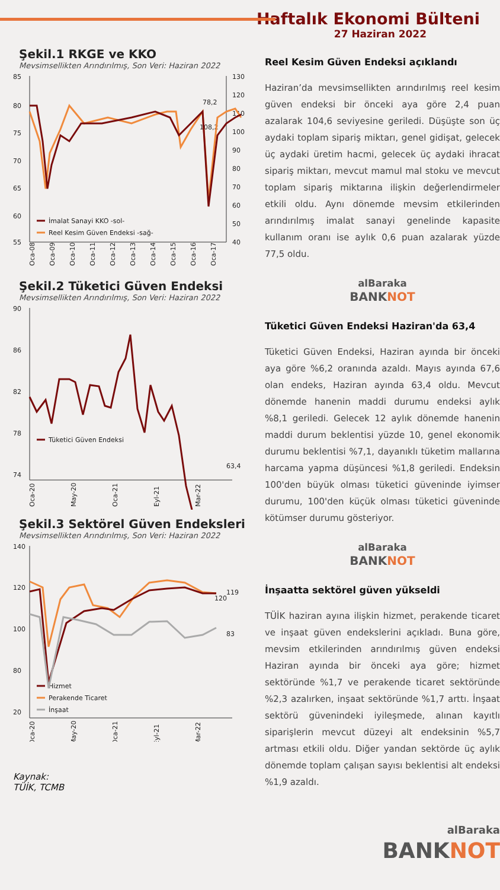Haftalık Ekonomi Bülteni
27 Haziran 2022
Şekil.1 RKGE ve KKO
Mevsimsellikten Arındırılmış, Son Veri: Haziran 2022
85
80
75
70
65
60
55
130
120
110
100
90
80
70
60
50
40
78,2
108,2
İmalat Sanayi KKO -sol-
Reel Kesim Güven Endeksi -sağ-
Oca-08
Oca-09
Oca-10
Oca-11
Oca-12
Oca-13
Oca-14
Oca-15
Oca-16
Oca-17
Şekil.2 Tüketici Güven Endeksi
Mevsimsellikten Arındırılmış, Son Veri: Haziran 2022
90
86
82
78
74
63,4
Tüketici Güven Endeksi
Oca-20
May-20
Oca-21
Eyl-21
Mar-22
Şekil.3 Sektörel Güven Endeksleri
Mevsimsellikten Arındırılmış, Son Veri: Haziran 2022
140
120
100
80
20
119
120
83
Hizmet
Perakende Ticaret
İnşaat
Oca-20
May-20
Oca-21
Eyl-21
Mar-22
Kaynak:
TÜİK, TCMB
Reel Kesim Güven Endeksi açıklandı
Haziran’da mevsimsellikten arındırılmış reel kesim güven endeksi bir önceki aya göre 2,4 puan azalarak 104,6 seviyesine geriledi. Düşüşte son üç aydaki toplam sipariş miktarı, genel gidişat, gelecek üç aydaki üretim hacmi, gelecek üç aydaki ihracat sipariş miktarı, mevcut mamul mal stoku ve mevcut toplam sipariş miktarına ilişkin değerlendirmeler etkili oldu. Aynı dönemde mevsim etkilerinden arındırılmış imalat sanayi genelinde kapasite kullanım oranı ise aylık 0,6 puan azalarak yüzde 77,5 oldu.
alBaraka
BANKNOT
Tüketici Güven Endeksi Haziran'da 63,4
Tüketici Güven Endeksi, Haziran ayında bir önceki aya göre %6,2 oranında azaldı. Mayıs ayında 67,6 olan endeks, Haziran ayında 63,4 oldu. Mevcut dönemde hanenin maddi durumu endeksi aylık %8,1 geriledi. Gelecek 12 aylık dönemde hanenin maddi durum beklentisi yüzde 10, genel ekonomik durumu beklentisi %7,1, dayanıklı tüketim mallarına harcama yapma düşüncesi %1,8 geriledi. Endeksin 100'den büyük olması tüketici güveninde iyimser durumu, 100'den küçük olması tüketici güveninde kötümser durumu gösteriyor.
alBaraka
BANKNOT
İnşaatta sektörel güven yükseldi
TÜİK haziran ayına ilişkin hizmet, perakende ticaret ve inşaat güven endekslerini açıkladı. Buna göre, mevsim etkilerinden arındırılmış güven endeksi Haziran ayında bir önceki aya göre; hizmet sektöründe %1,7 ve perakende ticaret sektöründe %2,3 azalırken, inşaat sektöründe %1,7 arttı. İnşaat sektörü güvenindeki iyileşmede, alınan kayıtlı siparişlerin mevcut düzeyi alt endeksinin %5,7 artması etkili oldu. Diğer yandan sektörde üç aylık dönemde toplam çalışan sayısı beklentisi alt endeksi %1,9 azaldı.
alBaraka
BANKNOT